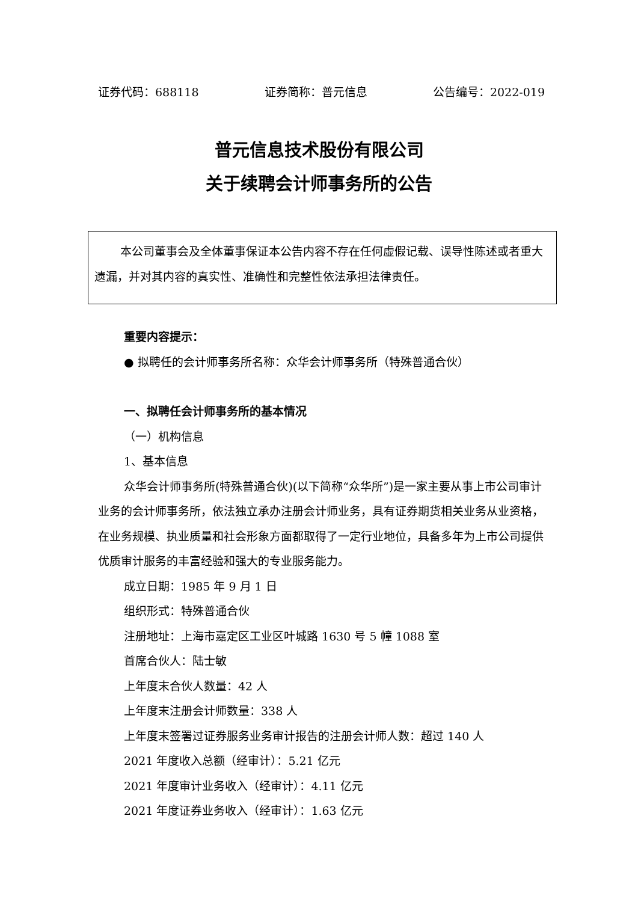证券代码：688118 证券简称：普元信息 公告编号：2022-019
普元信息技术股份有限公司
关于续聘会计师事务所的公告
本公司董事会及全体董事保证本公告内容不存在任何虚假记载、误导性陈述或者重大遗漏，并对其内容的真实性、准确性和完整性依法承担法律责任。
重要内容提示：
● 拟聘任的会计师事务所名称：众华会计师事务所（特殊普通合伙）
一、拟聘任会计师事务所的基本情况
（一）机构信息
1、基本信息
众华会计师事务所(特殊普通合伙)(以下简称“众华所”)是一家主要从事上市公司审计业务的会计师事务所，依法独立承办注册会计师业务，具有证券期货相关业务从业资格，在业务规模、执业质量和社会形象方面都取得了一定行业地位，具备多年为上市公司提供优质审计服务的丰富经验和强大的专业服务能力。
成立日期：1985 年 9 月 1 日
组织形式：特殊普通合伙
注册地址：上海市嘉定区工业区叶城路 1630 号 5 幢 1088 室
首席合伙人：陆士敏
上年度末合伙人数量：42 人
上年度末注册会计师数量：338 人
上年度末签署过证券服务业务审计报告的注册会计师人数：超过 140 人
2021 年度收入总额（经审计）：5.21 亿元
2021 年度审计业务收入（经审计）：4.11 亿元
2021 年度证券业务收入（经审计）：1.63 亿元